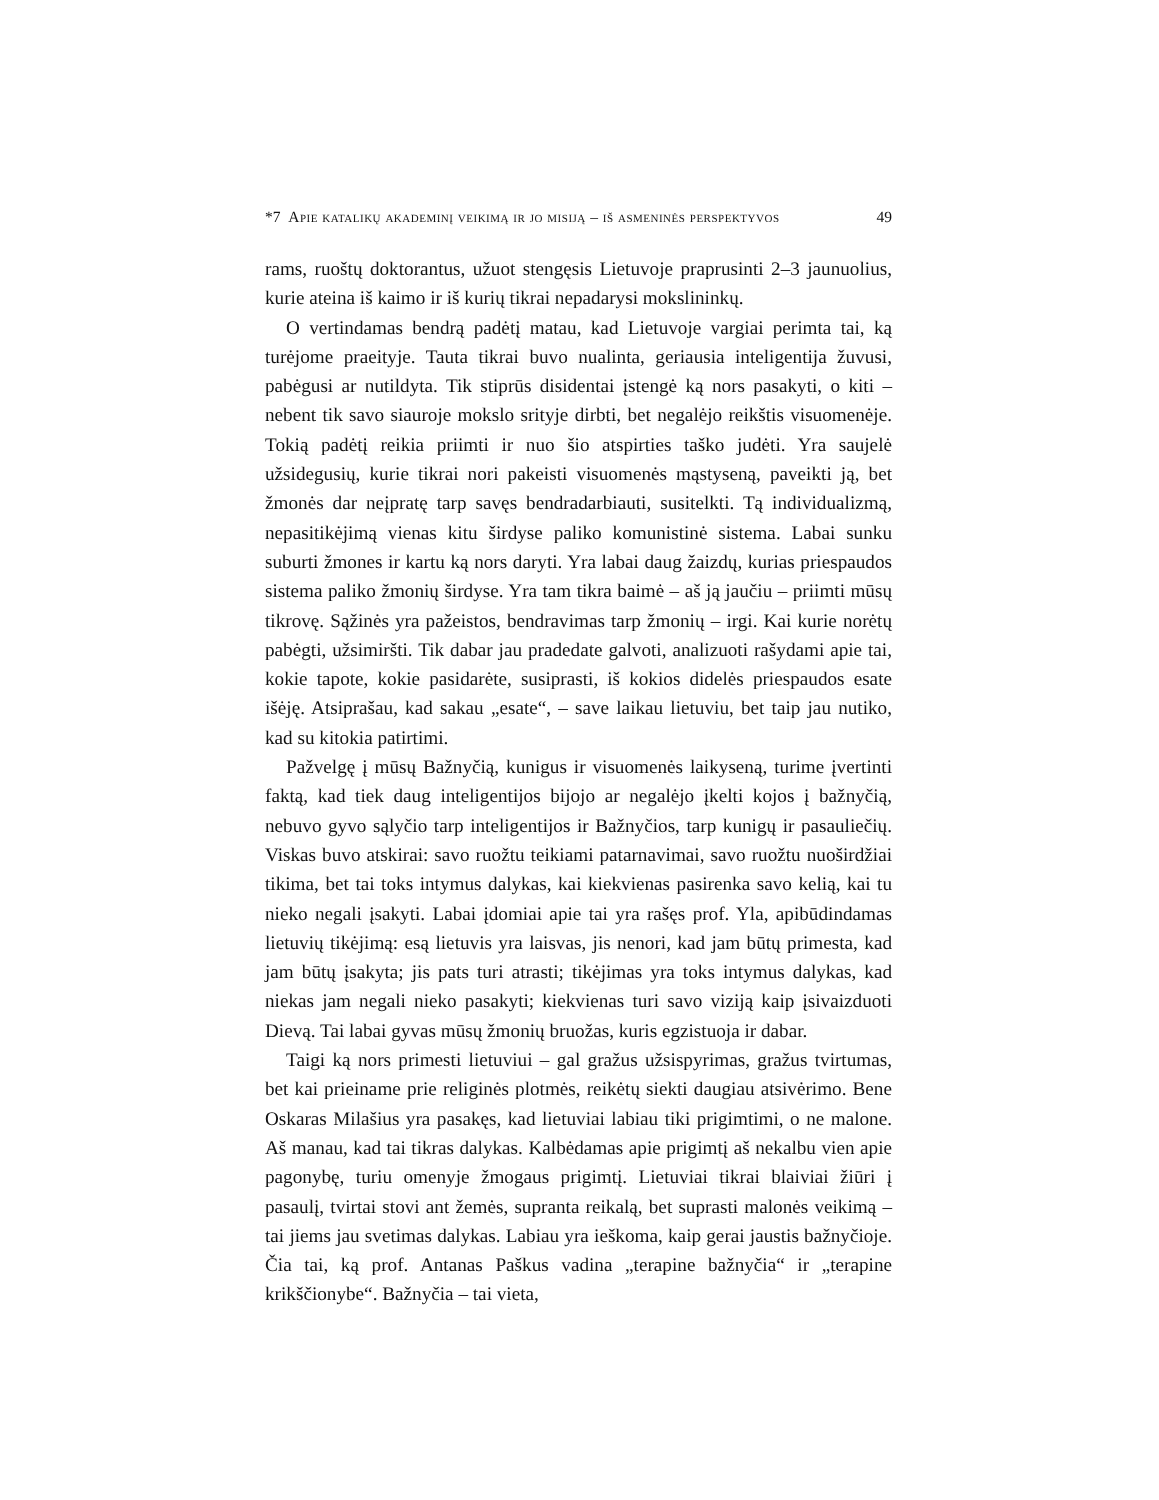*7 Apie katalikų akademinį veikimą ir jo misiją – iš asmeninės perspektyvos 49
rams, ruoštų doktorantus, užuot stengęsis Lietuvoje praprusinti 2–3 jaunuolius, kurie ateina iš kaimo ir iš kurių tikrai nepadarysi mokslininkų.
O vertindamas bendrą padėtį matau, kad Lietuvoje vargiai perimta tai, ką turėjome praeityje. Tauta tikrai buvo nualinta, geriausia inteligentija žuvusi, pabėgusi ar nutildyta. Tik stiprūs disidentai įstengė ką nors pasakyti, o kiti – nebent tik savo siauroje mokslo srityje dirbti, bet negalėjo reikštis visuomenėje. Tokią padėtį reikia priimti ir nuo šio atspirties taško judėti. Yra saujelė užsidegusių, kurie tikrai nori pakeisti visuomenės mąstyseną, paveikti ją, bet žmonės dar neįpratę tarp savęs bendradarbiauti, susitelkti. Tą individualizmą, nepasitikėjimą vienas kitu širdyse paliko komunistinė sistema. Labai sunku suburti žmones ir kartu ką nors daryti. Yra labai daug žaizdų, kurias priespaudos sistema paliko žmonių širdyse. Yra tam tikra baimė – aš ją jaučiu – priimti mūsų tikrovę. Sąžinės yra pažeistos, bendravimas tarp žmonių – irgi. Kai kurie norėtų pabėgti, užsimiršti. Tik dabar jau pradedate galvoti, analizuoti rašydami apie tai, kokie tapote, kokie pasidarėte, susiprasti, iš kokios didelės priespaudos esate išėję. Atsiprašau, kad sakau „esate“, – save laikau lietuviu, bet taip jau nutiko, kad su kitokia patirtimi.
Pažvelgę į mūsų Bažnyčią, kunigus ir visuomenės laikyseną, turime įvertinti faktą, kad tiek daug inteligentijos bijojo ar negalėjo įkelti kojos į bažnyčią, nebuvo gyvo sąlyčio tarp inteligentijos ir Bažnyčios, tarp kunigų ir pasauliečių. Viskas buvo atskirai: savo ruožtu teikiami patarnavimai, savo ruožtu nuoširdžiai tikima, bet tai toks intymus dalykas, kai kiekvienas pasirenka savo kelią, kai tu nieko negali įsakyti. Labai įdomiai apie tai yra rašęs prof. Yla, apibūdindamas lietuvių tikėjimą: esą lietuvis yra laisvas, jis nenori, kad jam būtų primesta, kad jam būtų įsakyta; jis pats turi atrasti; tikėjimas yra toks intymus dalykas, kad niekas jam negali nieko pasakyti; kiekvienas turi savo viziją kaip įsivaizduoti Dievą. Tai labai gyvas mūsų žmonių bruožas, kuris egzistuoja ir dabar.
Taigi ką nors primesti lietuviui – gal gražus užsispyrimas, gražus tvirtumas, bet kai prieiname prie religinės plotmės, reikėtų siekti daugiau atsivėrimo. Bene Oskaras Milašius yra pasakęs, kad lietuviai labiau tiki prigimtimi, o ne malone. Aš manau, kad tai tikras dalykas. Kalbėdamas apie prigimtį aš nekalbu vien apie pagonybę, turiu omenyje žmogaus prigimtį. Lietuviai tikrai blaiviai žiūri į pasaulį, tvirtai stovi ant žemės, supranta reikalą, bet suprasti malonės veikimą – tai jiems jau svetimas dalykas. Labiau yra ieškoma, kaip gerai jaustis bažnyčioje. Čia tai, ką prof. Antanas Paškus vadina „terapine bažnyčia“ ir „terapine krikščionybe“. Bažnyčia – tai vieta,